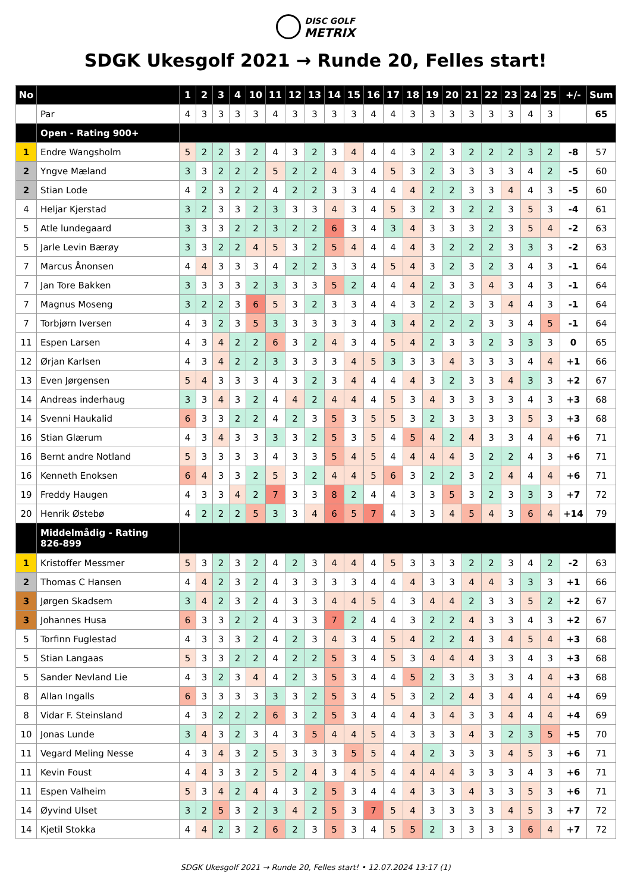DISC GOLF
METRIX
SDGK Ukesgolf 2021 → Runde 20, Felles start!
| No | | 1 | 2 | 3 | 4 | 10 | 11 | 12 | 13 | 14 | 15 | 16 | 17 | 18 | 19 | 20 | 21 | 22 | 23 | 24 | 25 | +/- | Sum |
| --- | --- | --- | --- | --- | --- | --- | --- | --- | --- | --- | --- | --- | --- | --- | --- | --- | --- | --- | --- | --- | --- | --- | --- |
| | Par | 4 | 3 | 3 | 3 | 3 | 4 | 3 | 3 | 3 | 3 | 4 | 4 | 3 | 3 | 3 | 3 | 3 | 3 | 4 | 3 | | 65 |
| | Open - Rating 900+ | | | | | | | | | | | | | | | | | | | | | | |
| 1 | Endre Wangsholm | 5 | 2 | 2 | 3 | 2 | 4 | 3 | 2 | 3 | 4 | 4 | 4 | 3 | 2 | 3 | 2 | 2 | 2 | 3 | 2 | -8 | 57 |
| 2 | Yngve Mæland | 3 | 3 | 2 | 2 | 2 | 5 | 2 | 2 | 4 | 3 | 4 | 5 | 3 | 2 | 3 | 3 | 3 | 3 | 4 | 2 | -5 | 60 |
| 2 | Stian Lode | 4 | 2 | 3 | 2 | 2 | 4 | 2 | 2 | 3 | 3 | 4 | 4 | 4 | 2 | 2 | 3 | 3 | 4 | 4 | 3 | -5 | 60 |
| 4 | Heljar Kjerstad | 3 | 2 | 3 | 3 | 2 | 3 | 3 | 3 | 4 | 3 | 4 | 5 | 3 | 2 | 3 | 2 | 2 | 3 | 5 | 3 | -4 | 61 |
| 5 | Atle lundegaard | 3 | 3 | 3 | 2 | 2 | 3 | 2 | 2 | 6 | 3 | 4 | 3 | 4 | 3 | 3 | 3 | 2 | 3 | 5 | 4 | -2 | 63 |
| 5 | Jarle Levin Bærøy | 3 | 3 | 2 | 2 | 4 | 5 | 3 | 2 | 5 | 4 | 4 | 4 | 4 | 3 | 2 | 2 | 2 | 3 | 3 | 3 | -2 | 63 |
| 7 | Marcus Ånonsen | 4 | 4 | 3 | 3 | 3 | 4 | 2 | 2 | 3 | 3 | 4 | 5 | 4 | 3 | 2 | 3 | 2 | 3 | 4 | 3 | -1 | 64 |
| 7 | Jan Tore Bakken | 3 | 3 | 3 | 3 | 2 | 3 | 3 | 3 | 5 | 2 | 4 | 4 | 4 | 2 | 3 | 3 | 4 | 3 | 4 | 3 | -1 | 64 |
| 7 | Magnus Moseng | 3 | 2 | 2 | 3 | 6 | 5 | 3 | 2 | 3 | 3 | 4 | 4 | 3 | 2 | 2 | 3 | 3 | 4 | 4 | 3 | -1 | 64 |
| 7 | Torbjørn Iversen | 4 | 3 | 2 | 3 | 5 | 3 | 3 | 3 | 3 | 3 | 4 | 3 | 4 | 2 | 2 | 2 | 3 | 3 | 4 | 5 | -1 | 64 |
| 11 | Espen Larsen | 4 | 3 | 4 | 2 | 2 | 6 | 3 | 2 | 4 | 3 | 4 | 5 | 4 | 2 | 3 | 3 | 2 | 3 | 3 | 3 | 0 | 65 |
| 12 | Ørjan Karlsen | 4 | 3 | 4 | 2 | 2 | 3 | 3 | 3 | 3 | 4 | 5 | 3 | 3 | 3 | 4 | 3 | 3 | 3 | 4 | 4 | +1 | 66 |
| 13 | Even Jørgensen | 5 | 4 | 3 | 3 | 3 | 4 | 3 | 2 | 3 | 4 | 4 | 4 | 4 | 3 | 2 | 3 | 3 | 4 | 3 | 3 | +2 | 67 |
| 14 | Andreas inderhaug | 3 | 3 | 4 | 3 | 2 | 4 | 4 | 2 | 4 | 4 | 4 | 5 | 3 | 4 | 3 | 3 | 3 | 3 | 4 | 3 | +3 | 68 |
| 14 | Svenni Haukalid | 6 | 3 | 3 | 2 | 2 | 4 | 2 | 3 | 5 | 3 | 5 | 5 | 3 | 2 | 3 | 3 | 3 | 3 | 5 | 3 | +3 | 68 |
| 16 | Stian Glærum | 4 | 3 | 4 | 3 | 3 | 3 | 3 | 2 | 5 | 3 | 5 | 4 | 5 | 4 | 2 | 4 | 3 | 3 | 4 | 4 | +6 | 71 |
| 16 | Bernt andre Notland | 5 | 3 | 3 | 3 | 3 | 4 | 3 | 3 | 5 | 4 | 5 | 4 | 4 | 4 | 4 | 3 | 2 | 2 | 4 | 3 | +6 | 71 |
| 16 | Kenneth Enoksen | 6 | 4 | 3 | 3 | 2 | 5 | 3 | 2 | 4 | 4 | 5 | 6 | 3 | 2 | 2 | 3 | 2 | 4 | 4 | 4 | +6 | 71 |
| 19 | Freddy Haugen | 4 | 3 | 3 | 4 | 2 | 7 | 3 | 3 | 8 | 2 | 4 | 4 | 3 | 3 | 5 | 3 | 2 | 3 | 3 | 3 | +7 | 72 |
| 20 | Henrik Østebø | 4 | 2 | 2 | 2 | 5 | 3 | 3 | 4 | 6 | 5 | 7 | 4 | 3 | 3 | 4 | 5 | 4 | 3 | 6 | 4 | +14 | 79 |
| | Middelmådig - Rating 826-899 | | | | | | | | | | | | | | | | | | | | | | |
| 1 | Kristoffer Messmer | 5 | 3 | 2 | 3 | 2 | 4 | 2 | 3 | 4 | 4 | 4 | 5 | 3 | 3 | 3 | 2 | 2 | 3 | 4 | 2 | -2 | 63 |
| 2 | Thomas C Hansen | 4 | 4 | 2 | 3 | 2 | 4 | 3 | 3 | 3 | 3 | 4 | 4 | 4 | 3 | 3 | 4 | 4 | 3 | 3 | 3 | +1 | 66 |
| 3 | Jørgen Skadsem | 3 | 4 | 2 | 3 | 2 | 4 | 3 | 3 | 4 | 4 | 5 | 4 | 3 | 4 | 4 | 2 | 3 | 3 | 5 | 2 | +2 | 67 |
| 3 | Johannes Husa | 6 | 3 | 3 | 2 | 2 | 4 | 3 | 3 | 7 | 2 | 4 | 4 | 3 | 2 | 2 | 4 | 3 | 3 | 4 | 3 | +2 | 67 |
| 5 | Torfinn Fuglestad | 4 | 3 | 3 | 3 | 2 | 4 | 2 | 3 | 4 | 3 | 4 | 5 | 4 | 2 | 2 | 4 | 3 | 4 | 5 | 4 | +3 | 68 |
| 5 | Stian Langaas | 5 | 3 | 3 | 2 | 2 | 4 | 2 | 2 | 5 | 3 | 4 | 5 | 3 | 4 | 4 | 4 | 3 | 3 | 4 | 3 | +3 | 68 |
| 5 | Sander Nevland Lie | 4 | 3 | 2 | 3 | 4 | 4 | 2 | 3 | 5 | 3 | 4 | 4 | 5 | 2 | 3 | 3 | 3 | 3 | 4 | 4 | +3 | 68 |
| 8 | Allan Ingalls | 6 | 3 | 3 | 3 | 3 | 3 | 3 | 2 | 5 | 3 | 4 | 5 | 3 | 2 | 2 | 4 | 3 | 4 | 4 | 4 | +4 | 69 |
| 8 | Vidar F. Steinsland | 4 | 3 | 2 | 2 | 2 | 6 | 3 | 2 | 5 | 3 | 4 | 4 | 4 | 3 | 4 | 3 | 3 | 4 | 4 | 4 | +4 | 69 |
| 10 | Jonas Lunde | 3 | 4 | 3 | 2 | 3 | 4 | 3 | 5 | 4 | 4 | 5 | 4 | 3 | 3 | 3 | 4 | 3 | 2 | 3 | 5 | +5 | 70 |
| 11 | Vegard Meling Nesse | 4 | 3 | 4 | 3 | 2 | 5 | 3 | 3 | 3 | 5 | 5 | 4 | 4 | 2 | 3 | 3 | 3 | 4 | 5 | 3 | +6 | 71 |
| 11 | Kevin Foust | 4 | 4 | 3 | 3 | 2 | 5 | 2 | 4 | 3 | 4 | 5 | 4 | 4 | 4 | 4 | 3 | 3 | 3 | 4 | 3 | +6 | 71 |
| 11 | Espen Valheim | 5 | 3 | 4 | 2 | 4 | 4 | 3 | 2 | 5 | 3 | 4 | 4 | 4 | 3 | 3 | 4 | 3 | 3 | 5 | 3 | +6 | 71 |
| 14 | Øyvind Ulset | 3 | 2 | 5 | 3 | 2 | 3 | 4 | 2 | 5 | 3 | 7 | 5 | 4 | 3 | 3 | 3 | 3 | 4 | 5 | 3 | +7 | 72 |
| 14 | Kjetil Stokka | 4 | 4 | 2 | 3 | 2 | 6 | 2 | 3 | 5 | 3 | 4 | 5 | 5 | 2 | 3 | 3 | 3 | 3 | 6 | 4 | +7 | 72 |
SDGK Ukesgolf 2021 → Runde 20, Felles start! • 12.07.2024 13:17 (1)